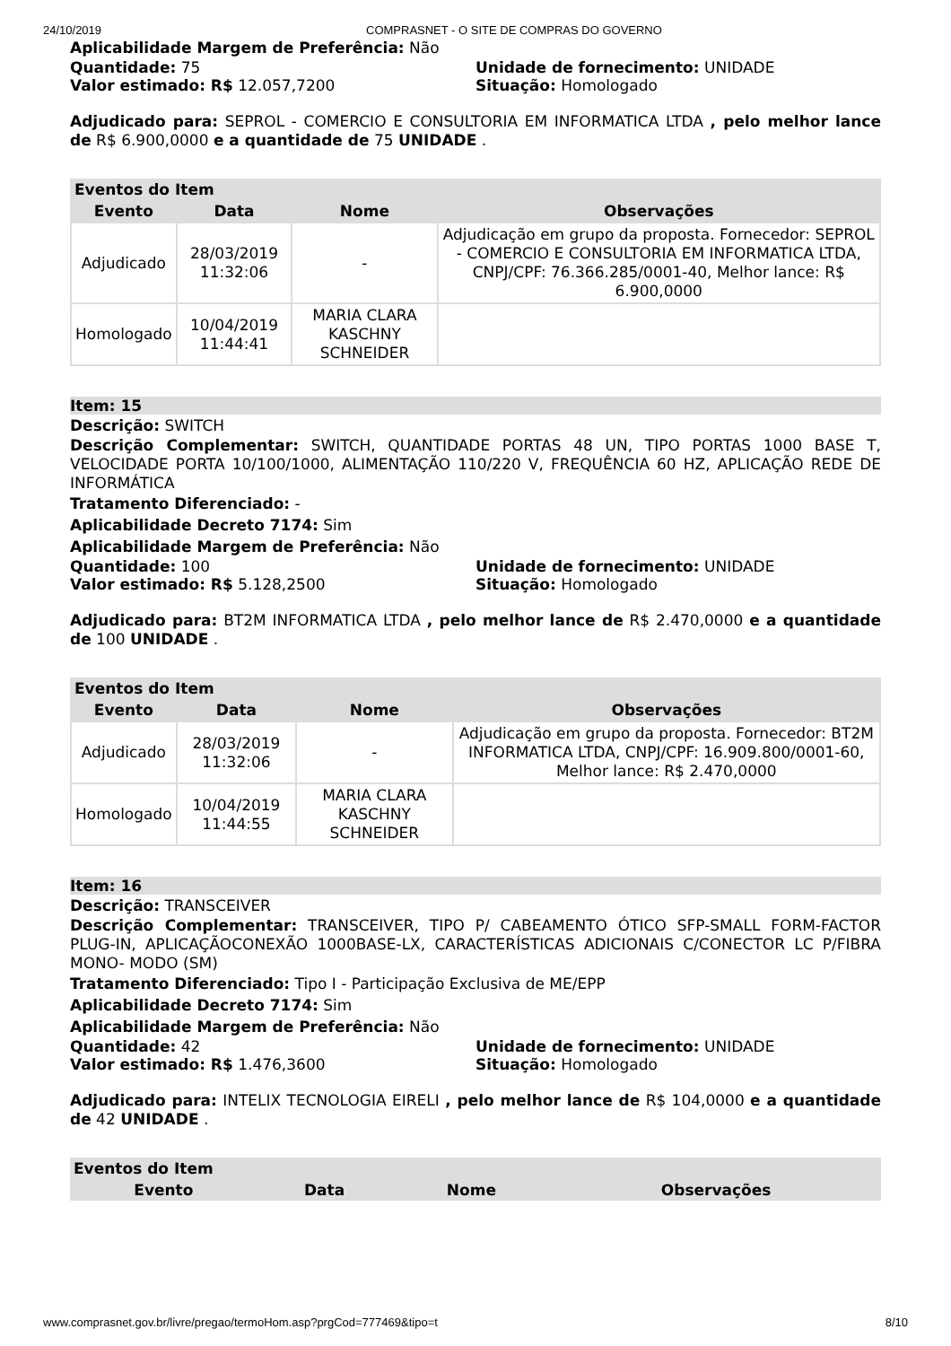24/10/2019 COMPRASNET - O SITE DE COMPRAS DO GOVERNO
Aplicabilidade Margem de Preferência: Não
Quantidade: 75 Unidade de fornecimento: UNIDADE
Valor estimado: R$ 12.057,7200 Situação: Homologado
Adjudicado para: SEPROL - COMERCIO E CONSULTORIA EM INFORMATICA LTDA , pelo melhor lance de R$ 6.900,0000 e a quantidade de 75 UNIDADE .
| Eventos do Item | | | |
| --- | --- | --- | --- |
| Evento | Data | Nome | Observações |
| Adjudicado | 28/03/2019 11:32:06 | - | Adjudicação em grupo da proposta. Fornecedor: SEPROL - COMERCIO E CONSULTORIA EM INFORMATICA LTDA, CNPJ/CPF: 76.366.285/0001-40, Melhor lance: R$ 6.900,0000 |
| Homologado | 10/04/2019 11:44:41 | MARIA CLARA KASCHNY SCHNEIDER | |
Item: 15
Descrição: SWITCH
Descrição Complementar: SWITCH, QUANTIDADE PORTAS 48 UN, TIPO PORTAS 1000 BASE T, VELOCIDADE PORTA 10/100/1000, ALIMENTAÇÃO 110/220 V, FREQUÊNCIA 60 HZ, APLICAÇÃO REDE DE INFORMÁTICA
Tratamento Diferenciado: -
Aplicabilidade Decreto 7174: Sim
Aplicabilidade Margem de Preferência: Não
Quantidade: 100 Unidade de fornecimento: UNIDADE
Valor estimado: R$ 5.128,2500 Situação: Homologado
Adjudicado para: BT2M INFORMATICA LTDA , pelo melhor lance de R$ 2.470,0000 e a quantidade de 100 UNIDADE .
| Eventos do Item | | | |
| --- | --- | --- | --- |
| Evento | Data | Nome | Observações |
| Adjudicado | 28/03/2019 11:32:06 | - | Adjudicação em grupo da proposta. Fornecedor: BT2M INFORMATICA LTDA, CNPJ/CPF: 16.909.800/0001-60, Melhor lance: R$ 2.470,0000 |
| Homologado | 10/04/2019 11:44:55 | MARIA CLARA KASCHNY SCHNEIDER | |
Item: 16
Descrição: TRANSCEIVER
Descrição Complementar: TRANSCEIVER, TIPO P/ CABEAMENTO ÓTICO SFP-SMALL FORM-FACTOR PLUG-IN, APLICAÇÃOCONEXÃO 1000BASE-LX, CARACTERÍSTICAS ADICIONAIS C/CONECTOR LC P/FIBRA MONO- MODO (SM)
Tratamento Diferenciado: Tipo I - Participação Exclusiva de ME/EPP
Aplicabilidade Decreto 7174: Sim
Aplicabilidade Margem de Preferência: Não
Quantidade: 42 Unidade de fornecimento: UNIDADE
Valor estimado: R$ 1.476,3600 Situação: Homologado
Adjudicado para: INTELIX TECNOLOGIA EIRELI , pelo melhor lance de R$ 104,0000 e a quantidade de 42 UNIDADE .
| Eventos do Item | | | |
| --- | --- | --- | --- |
| Evento | Data | Nome | Observações |
www.comprasnet.gov.br/livre/pregao/termoHom.asp?prgCod=777469&tipo=t 8/10